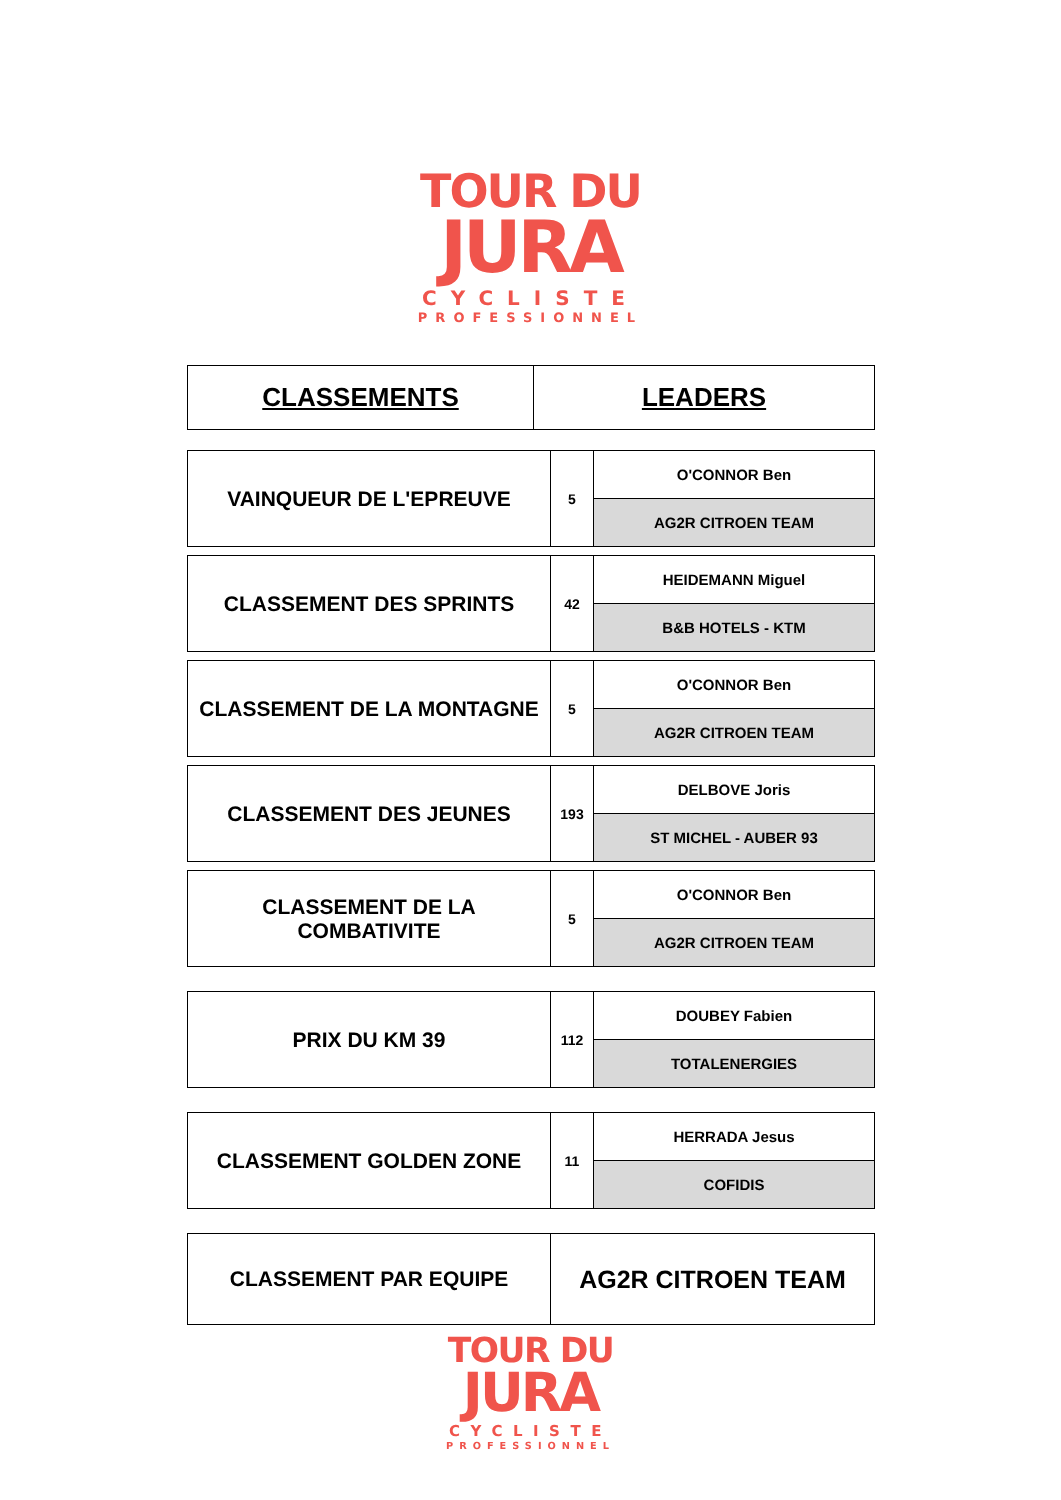TOUR DU
JURA
CYCLISTE
PROFESSIONNEL
| CLASSEMENTS | LEADERS |
| VAINQUEUR DE L'EPREUVE | 5 | O'CONNOR Ben |
| | | AG2R CITROEN TEAM |
| CLASSEMENT DES SPRINTS | 42 | HEIDEMANN Miguel |
| | | B&B HOTELS - KTM |
| CLASSEMENT DE LA MONTAGNE | 5 | O'CONNOR Ben |
| | | AG2R CITROEN TEAM |
| CLASSEMENT DES JEUNES | 193 | DELBOVE Joris |
| | | ST MICHEL - AUBER 93 |
| CLASSEMENT DE LA COMBATIVITE | 5 | O'CONNOR Ben |
| | | AG2R CITROEN TEAM |
| PRIX DU KM 39 | 112 | DOUBEY Fabien |
| | | TOTALENERGIES |
| CLASSEMENT GOLDEN ZONE | 11 | HERRADA Jesus |
| | | COFIDIS |
| CLASSEMENT PAR EQUIPE | AG2R CITROEN TEAM |
TOUR DU
JURA
CYCLISTE
PROFESSIONNEL